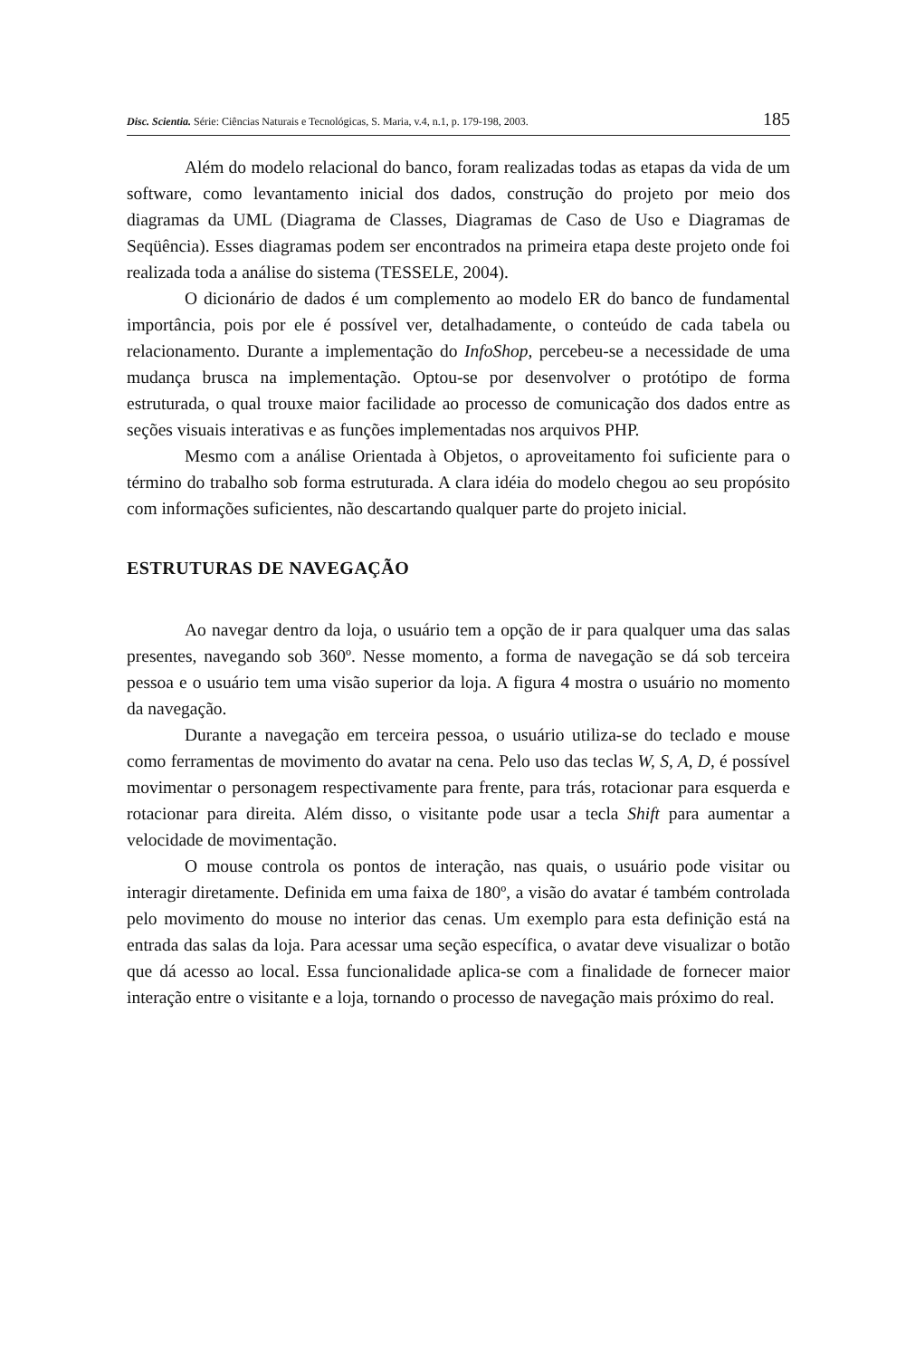Disc. Scientia. Série: Ciências Naturais e Tecnológicas, S. Maria, v.4, n.1, p. 179-198, 2003. 185
Além do modelo relacional do banco, foram realizadas todas as etapas da vida de um software, como levantamento inicial dos dados, construção do projeto por meio dos diagramas da UML (Diagrama de Classes, Diagramas de Caso de Uso e Diagramas de Seqüência). Esses diagramas podem ser encontrados na primeira etapa deste projeto onde foi realizada toda a análise do sistema (TESSELE, 2004).
O dicionário de dados é um complemento ao modelo ER do banco de fundamental importância, pois por ele é possível ver, detalhadamente, o conteúdo de cada tabela ou relacionamento. Durante a implementação do InfoShop, percebeu-se a necessidade de uma mudança brusca na implementação. Optou-se por desenvolver o protótipo de forma estruturada, o qual trouxe maior facilidade ao processo de comunicação dos dados entre as seções visuais interativas e as funções implementadas nos arquivos PHP.
Mesmo com a análise Orientada à Objetos, o aproveitamento foi suficiente para o término do trabalho sob forma estruturada. A clara idéia do modelo chegou ao seu propósito com informações suficientes, não descartando qualquer parte do projeto inicial.
ESTRUTURAS DE NAVEGAÇÃO
Ao navegar dentro da loja, o usuário tem a opção de ir para qualquer uma das salas presentes, navegando sob 360º. Nesse momento, a forma de navegação se dá sob terceira pessoa e o usuário tem uma visão superior da loja. A figura 4 mostra o usuário no momento da navegação.
Durante a navegação em terceira pessoa, o usuário utiliza-se do teclado e mouse como ferramentas de movimento do avatar na cena. Pelo uso das teclas W, S, A, D, é possível movimentar o personagem respectivamente para frente, para trás, rotacionar para esquerda e rotacionar para direita. Além disso, o visitante pode usar a tecla Shift para aumentar a velocidade de movimentação.
O mouse controla os pontos de interação, nas quais, o usuário pode visitar ou interagir diretamente. Definida em uma faixa de 180º, a visão do avatar é também controlada pelo movimento do mouse no interior das cenas. Um exemplo para esta definição está na entrada das salas da loja. Para acessar uma seção específica, o avatar deve visualizar o botão que dá acesso ao local. Essa funcionalidade aplica-se com a finalidade de fornecer maior interação entre o visitante e a loja, tornando o processo de navegação mais próximo do real.